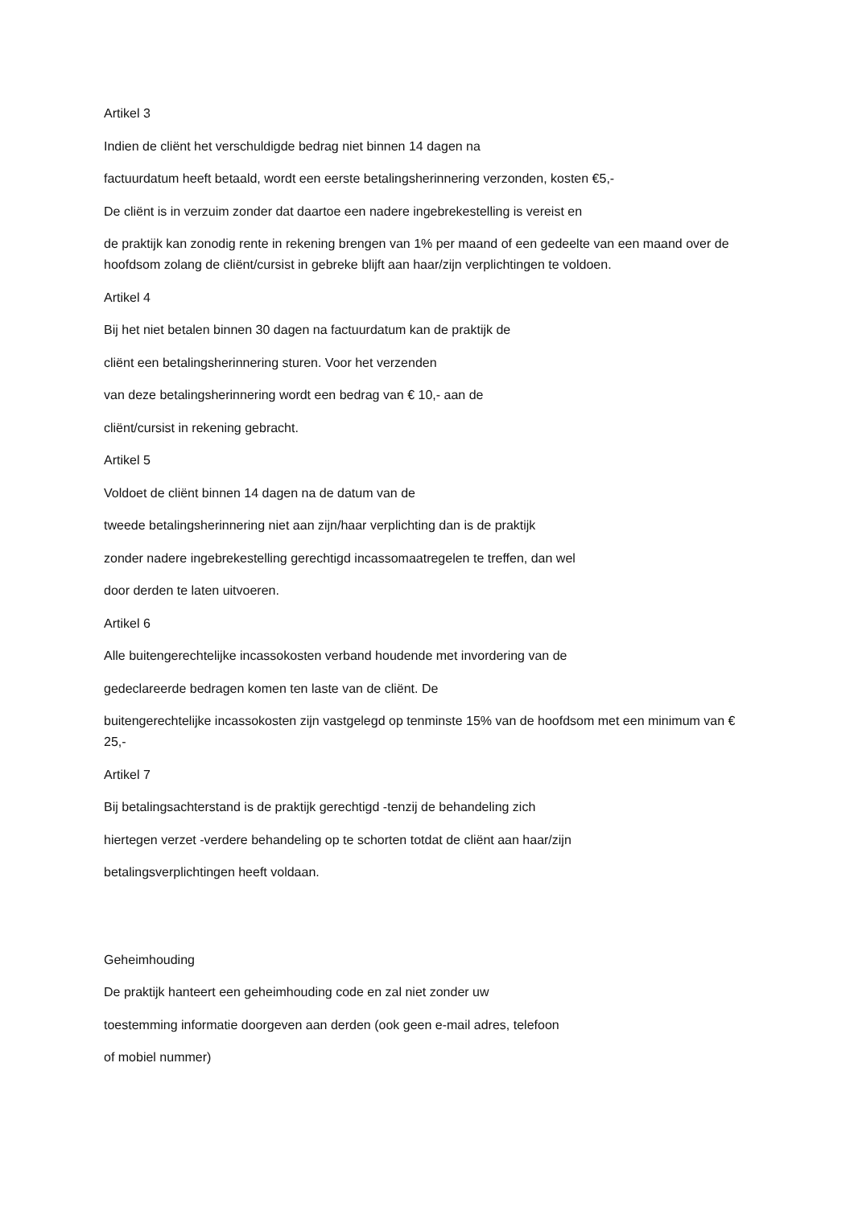Artikel 3
Indien de cliënt het verschuldigde bedrag niet binnen 14 dagen na
factuurdatum heeft betaald, wordt een eerste betalingsherinnering verzonden, kosten €5,-
De cliënt is in verzuim zonder dat daartoe een nadere ingebrekestelling is vereist en
de praktijk kan zonodig rente in rekening brengen van 1% per maand of een gedeelte van een maand over de hoofdsom zolang de cliënt/cursist in gebreke blijft aan haar/zijn verplichtingen te voldoen.
Artikel 4
Bij het niet betalen binnen 30 dagen na factuurdatum kan de praktijk de
cliënt een betalingsherinnering sturen. Voor het verzenden
van deze betalingsherinnering wordt een bedrag van € 10,- aan de
cliënt/cursist in rekening gebracht.
Artikel 5
Voldoet de cliënt binnen 14 dagen na de datum van de
tweede betalingsherinnering niet aan zijn/haar verplichting dan is de praktijk
zonder nadere ingebrekestelling gerechtigd incassomaatregelen te treffen, dan wel
door derden te laten uitvoeren.
Artikel 6
Alle buitengerechtelijke incassokosten verband houdende met invordering van de
gedeclareerde bedragen komen ten laste van de cliënt. De
buitengerechtelijke incassokosten zijn vastgelegd op tenminste 15% van de hoofdsom met een minimum van € 25,-
Artikel 7
Bij betalingsachterstand is de praktijk gerechtigd -tenzij de behandeling zich
hiertegen verzet -verdere behandeling op te schorten totdat de cliënt aan haar/zijn
betalingsverplichtingen heeft voldaan.
Geheimhouding
De praktijk hanteert een geheimhouding code en zal niet zonder uw
toestemming informatie doorgeven aan derden (ook geen e-mail adres, telefoon
of mobiel nummer)